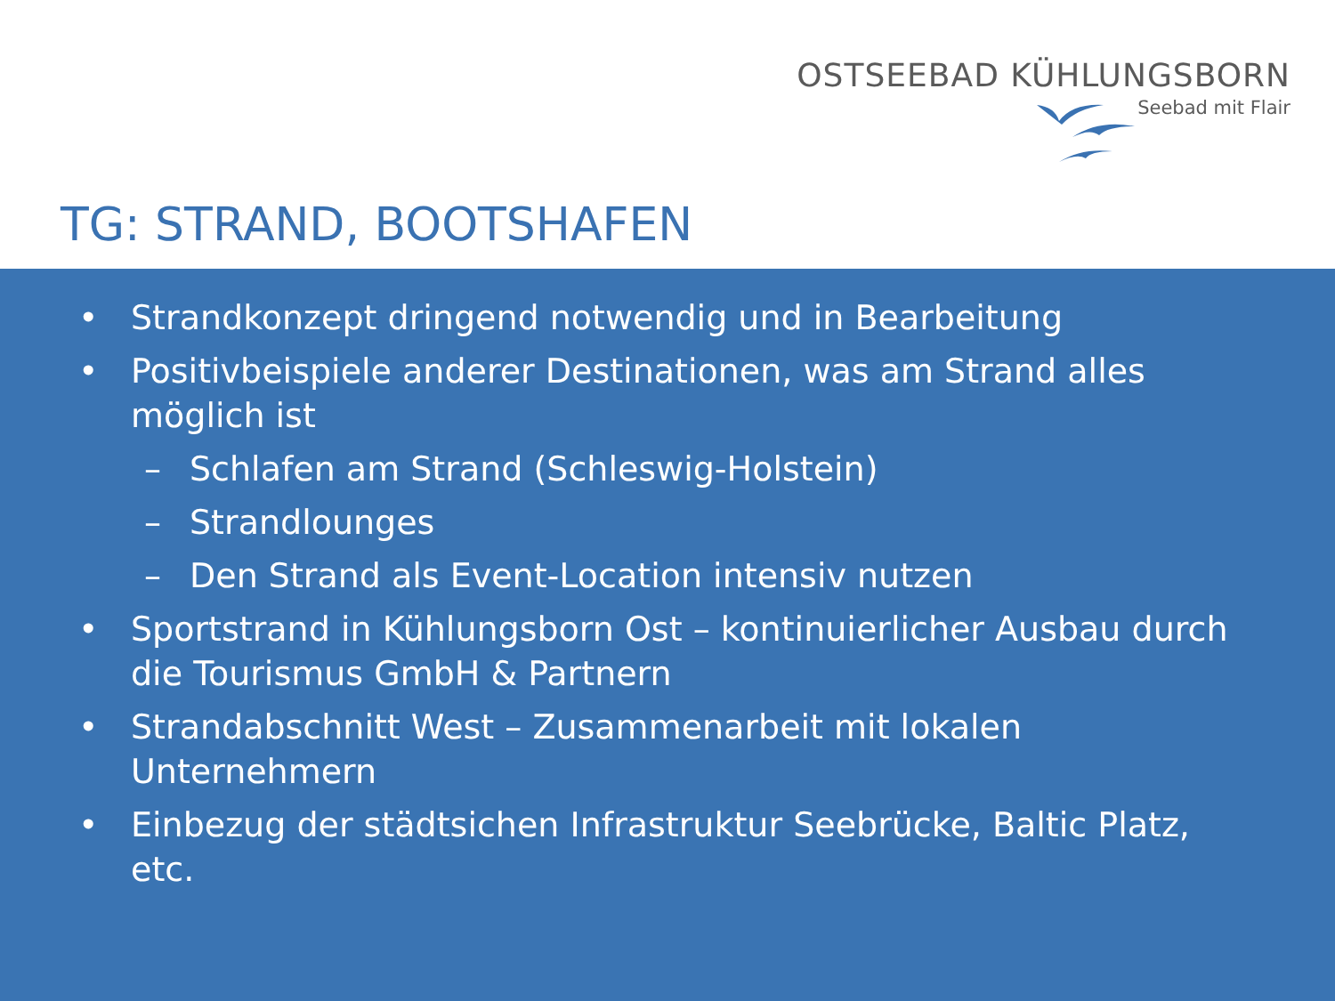OSTSEEBAD KÜHLUNGSBORN
Seebad mit Flair
TG: STRAND, BOOTSHAFEN
• Strandkonzept dringend notwendig und in Bearbeitung
• Positivbeispiele anderer Destinationen, was am Strand alles möglich ist
– Schlafen am Strand (Schleswig-Holstein)
– Strandlounges
– Den Strand als Event-Location intensiv nutzen
• Sportstrand in Kühlungsborn Ost – kontinuierlicher Ausbau durch die Tourismus GmbH & Partnern
• Strandabschnitt West – Zusammenarbeit mit lokalen Unternehmern
• Einbezug der städtsichen Infrastruktur Seebrücke, Baltic Platz, etc.